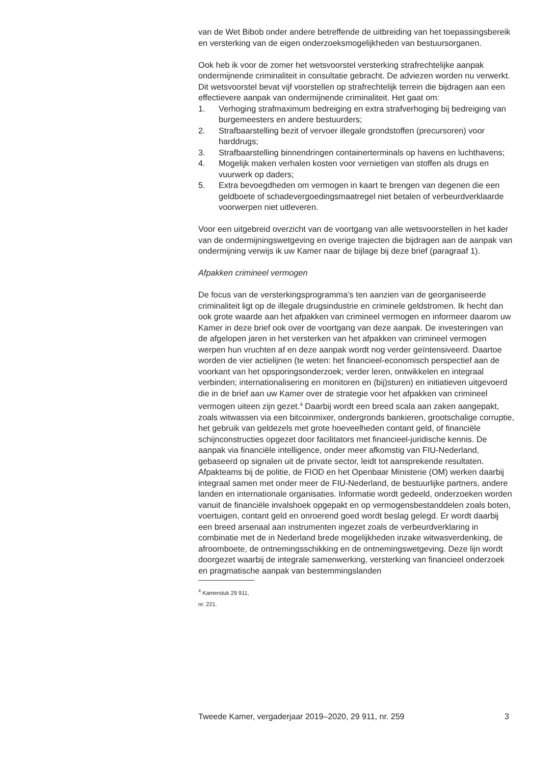van de Wet Bibob onder andere betreffende de uitbreiding van het toepassingsbereik en versterking van de eigen onderzoeksmogelijkheden van bestuursorganen.
Ook heb ik voor de zomer het wetsvoorstel versterking strafrechtelijke aanpak ondermijnende criminaliteit in consultatie gebracht. De adviezen worden nu verwerkt. Dit wetsvoorstel bevat vijf voorstellen op strafrechtelijk terrein die bijdragen aan een effectievere aanpak van ondermijnende criminaliteit. Het gaat om:
1. Verhoging strafmaximum bedreiging en extra strafverhoging bij bedreiging van burgemeesters en andere bestuurders;
2. Strafbaarstelling bezit of vervoer illegale grondstoffen (precursoren) voor harddrugs;
3. Strafbaarstelling binnendringen containerterminals op havens en luchthavens;
4. Mogelijk maken verhalen kosten voor vernietigen van stoffen als drugs en vuurwerk op daders;
5. Extra bevoegdheden om vermogen in kaart te brengen van degenen die een geldboete of schadevergoedingsmaatregel niet betalen of verbeurdverklaarde voorwerpen niet uitleveren.
Voor een uitgebreid overzicht van de voortgang van alle wetsvoorstellen in het kader van de ondermijningswetgeving en overige trajecten die bijdragen aan de aanpak van ondermijning verwijs ik uw Kamer naar de bijlage bij deze brief (paragraaf 1).
Afpakken crimineel vermogen
De focus van de versterkingsprogramma’s ten aanzien van de georganiseerde criminaliteit ligt op de illegale drugsindustrie en criminele geldstromen. Ik hecht dan ook grote waarde aan het afpakken van crimineel vermogen en informeer daarom uw Kamer in deze brief ook over de voortgang van deze aanpak. De investeringen van de afgelopen jaren in het versterken van het afpakken van crimineel vermogen werpen hun vruchten af en deze aanpak wordt nog verder geïntensiveerd. Daartoe worden de vier actielijnen (te weten: het financieel-economisch perspectief aan de voorkant van het opsporingsonderzoek; verder leren, ontwikkelen en integraal verbinden; internationalisering en monitoren en (bij)sturen) en initiatieven uitgevoerd die in de brief aan uw Kamer over de strategie voor het afpakken van crimineel vermogen uiteen zijn gezet.<sup>4</sup> Daarbij wordt een breed scala aan zaken aangepakt, zoals witwassen via een bitcoinmixer, ondergronds bankieren, grootschalige corruptie, het gebruik van geldezels met grote hoeveelheden contant geld, of financiële schijnconstructies opgezet door facilitators met financieel-juridische kennis. De aanpak via financiële intelligence, onder meer afkomstig van FIU-Nederland, gebaseerd op signalen uit de private sector, leidt tot aansprekende resultaten. Afpakteams bij de politie, de FIOD en het Openbaar Ministerie (OM) werken daarbij integraal samen met onder meer de FIU-Nederland, de bestuurlijke partners, andere landen en internationale organisaties. Informatie wordt gedeeld, onderzoeken worden vanuit de financiële invalshoek opgepakt en op vermogensbestanddelen zoals boten, voertuigen, contant geld en onroerend goed wordt beslag gelegd. Er wordt daarbij een breed arsenaal aan instrumenten ingezet zoals de verbeurdverklaring in combinatie met de in Nederland brede mogelijkheden inzake witwasverdenking, de afroomboete, de ontnemingsschikking en de ontnemingswetgeving. Deze lijn wordt doorgezet waarbij de integrale samenwerking, versterking van financieel onderzoek en pragmatische aanpak van bestemmingslanden
<sup>4</sup> Kamerstuk 29 911, nr. 221.
Tweede Kamer, vergaderjaar 2019–2020, 29 911, nr. 259 3